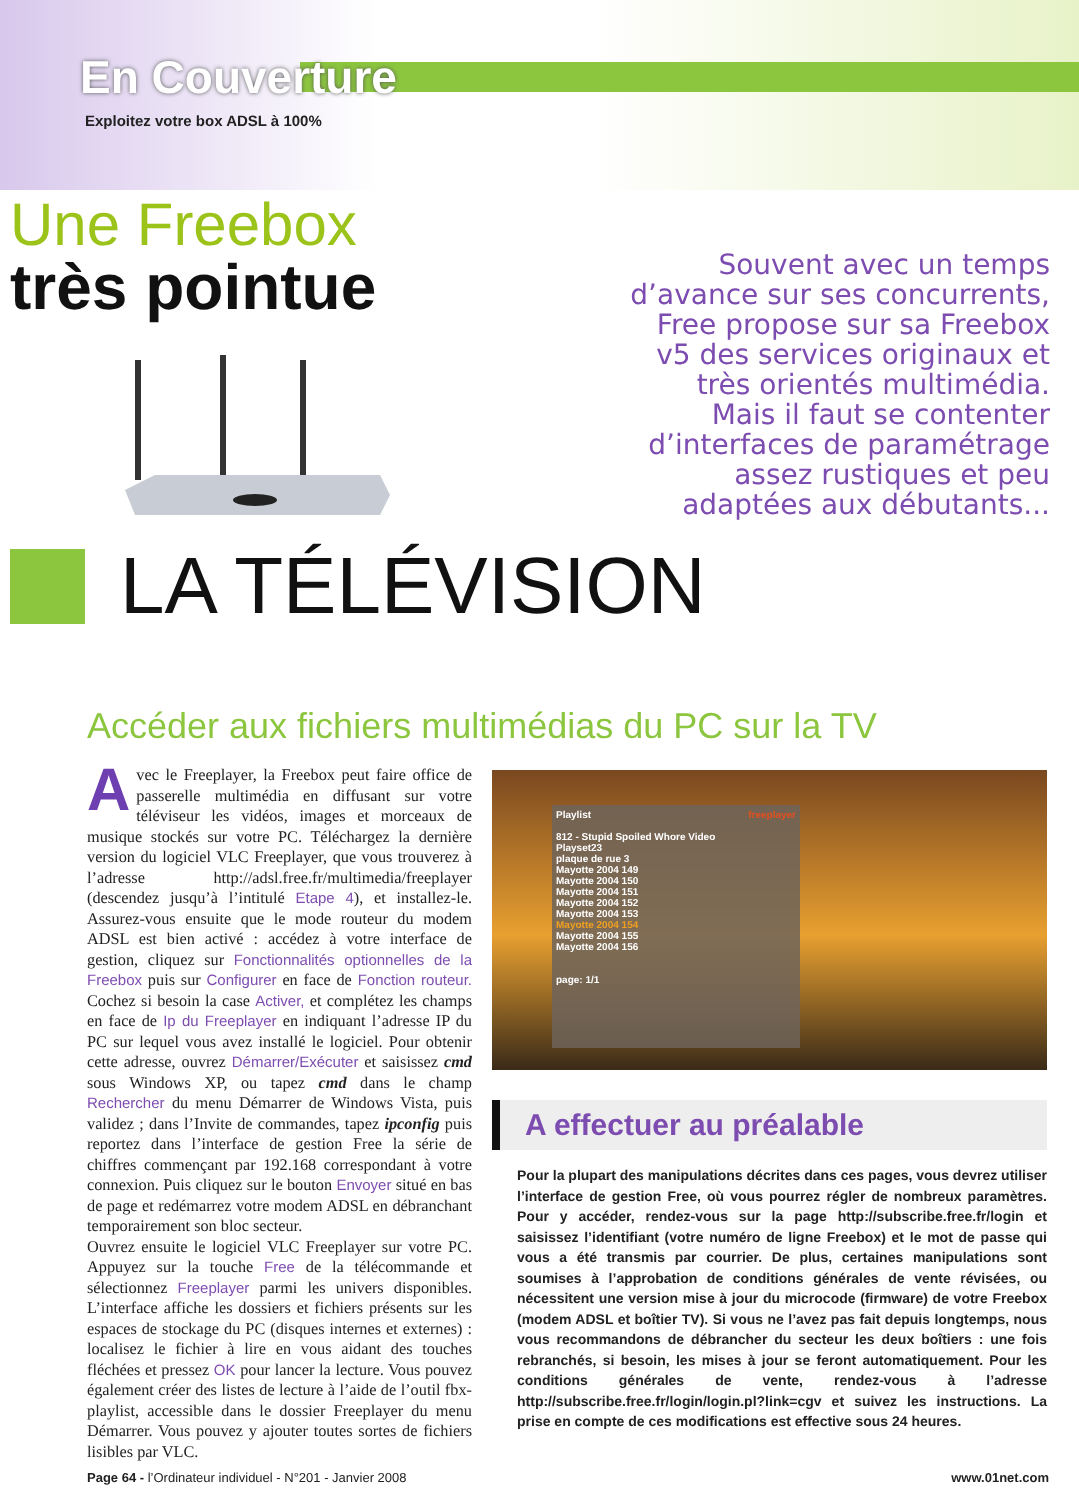En Couverture
Exploitez votre box ADSL à 100%
Une Freebox
très pointue
Souvent avec un temps d’avance sur ses concurrents, Free propose sur sa Freebox v5 des services originaux et très orientés multimédia. Mais il faut se contenter d’interfaces de paramétrage assez rustiques et peu adaptées aux débutants...
LA TÉLÉVISION
Accéder aux fichiers multimédias du PC sur la TV
Avec le Freeplayer, la Freebox peut faire office de passerelle multimédia en diffusant sur votre téléviseur les vidéos, images et morceaux de musique stockés sur votre PC. Téléchargez la dernière version du logiciel VLC Freeplayer, que vous trouverez à l’adresse http://adsl.free.fr/multimedia/freeplayer (descendez jusqu’à l’intitulé Etape 4), et installez-le. Assurez-vous ensuite que le mode routeur du modem ADSL est bien activé : accédez à votre interface de gestion, cliquez sur Fonctionnalités optionnelles de la Freebox puis sur Configurer en face de Fonction routeur. Cochez si besoin la case Activer, et complétez les champs en face de Ip du Freeplayer en indiquant l’adresse IP du PC sur lequel vous avez installé le logiciel. Pour obtenir cette adresse, ouvrez Démarrer/Exécuter et saisissez cmd sous Windows XP, ou tapez cmd dans le champ Rechercher du menu Démarrer de Windows Vista, puis validez ; dans l’Invite de commandes, tapez ipconfig puis reportez dans l’interface de gestion Free la série de chiffres commençant par 192.168 correspondant à votre connexion. Puis cliquez sur le bouton Envoyer situé en bas de page et redémarrez votre modem ADSL en débranchant temporairement son bloc secteur.
Ouvrez ensuite le logiciel VLC Freeplayer sur votre PC. Appuyez sur la touche Free de la télécommande et sélectionnez Freeplayer parmi les univers disponibles. L’interface affiche les dossiers et fichiers présents sur les espaces de stockage du PC (disques internes et externes) : localisez le fichier à lire en vous aidant des touches fléchées et pressez OK pour lancer la lecture. Vous pouvez également créer des listes de lecture à l’aide de l’outil fbx-playlist, accessible dans le dossier Freeplayer du menu Démarrer. Vous pouvez y ajouter toutes sortes de fichiers lisibles par VLC.
Playlist freeplayer
812 - Stupid Spoiled Whore Video
Playset23
plaque de rue 3
Mayotte 2004 149
Mayotte 2004 150
Mayotte 2004 151
Mayotte 2004 152
Mayotte 2004 153
Mayotte 2004 154
Mayotte 2004 155
Mayotte 2004 156
page: 1/1
A effectuer au préalable
Pour la plupart des manipulations décrites dans ces pages, vous devrez utiliser l’interface de gestion Free, où vous pourrez régler de nombreux paramètres. Pour y accéder, rendez-vous sur la page http://subscribe.free.fr/login et saisissez l’identifiant (votre numéro de ligne Freebox) et le mot de passe qui vous a été transmis par courrier. De plus, certaines manipulations sont soumises à l’approbation de conditions générales de vente révisées, ou nécessitent une version mise à jour du microcode (firmware) de votre Freebox (modem ADSL et boîtier TV). Si vous ne l’avez pas fait depuis longtemps, nous vous recommandons de débrancher du secteur les deux boîtiers : une fois rebranchés, si besoin, les mises à jour se feront automatiquement. Pour les conditions générales de vente, rendez-vous à l’adresse http://subscribe.free.fr/login/login.pl?link=cgv et suivez les instructions. La prise en compte de ces modifications est effective sous 24 heures.
Page 64 - l’Ordinateur individuel - N°201 - Janvier 2008 www.01net.com